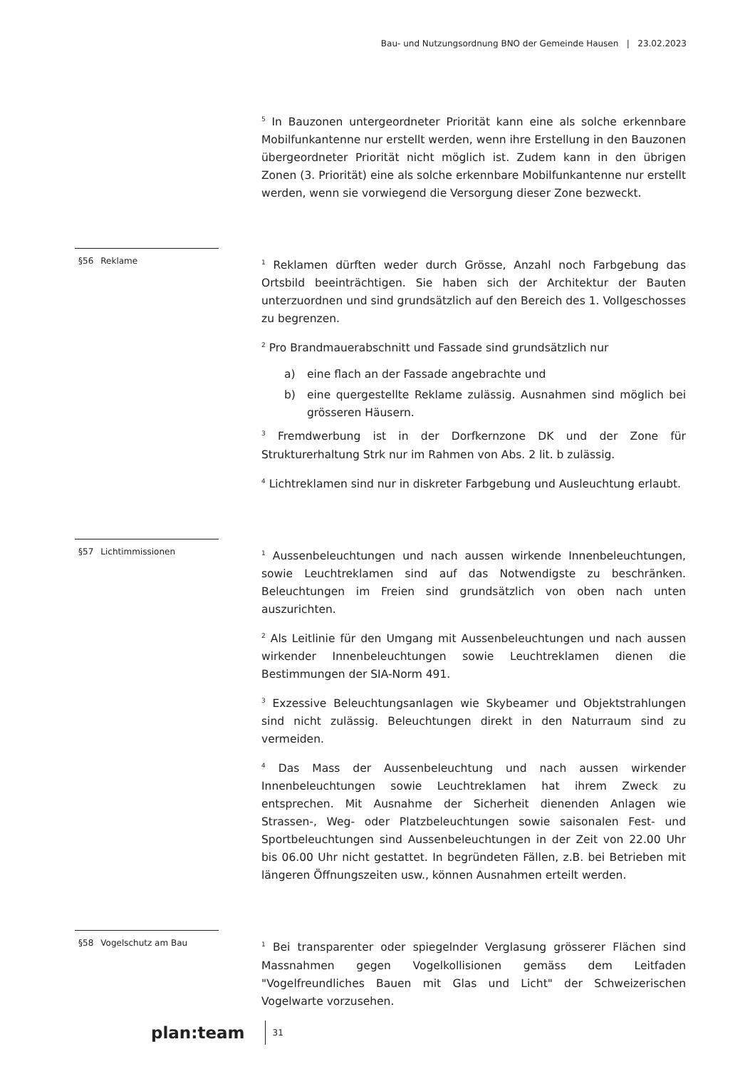Bau- und Nutzungsordnung BNO der Gemeinde Hausen | 23.02.2023
<sup>5</sup> In Bauzonen untergeordneter Priorität kann eine als solche erkennbare Mobilfunkantenne nur erstellt werden, wenn ihre Erstellung in den Bauzonen übergeordneter Priorität nicht möglich ist. Zudem kann in den übrigen Zonen (3. Priorität) eine als solche erkennbare Mobilfunkantenne nur erstellt werden, wenn sie vorwiegend die Versorgung dieser Zone bezweckt.
§56 Reklame
<sup>1</sup> Reklamen dürften weder durch Grösse, Anzahl noch Farbgebung das Ortsbild beeinträchtigen. Sie haben sich der Architektur der Bauten unterzuordnen und sind grundsätzlich auf den Bereich des 1. Vollgeschosses zu begrenzen.
<sup>2</sup> Pro Brandmauerabschnitt und Fassade sind grundsätzlich nur
a) eine flach an der Fassade angebrachte und
b) eine quergestellte Reklame zulässig. Ausnahmen sind möglich bei grösseren Häusern.
<sup>3</sup> Fremdwerbung ist in der Dorfkernzone DK und der Zone für Strukturerhaltung Strk nur im Rahmen von Abs. 2 lit. b zulässig.
<sup>4</sup> Lichtreklamen sind nur in diskreter Farbgebung und Ausleuchtung erlaubt.
§57 Lichtimmissionen
<sup>1</sup> Aussenbeleuchtungen und nach aussen wirkende Innenbeleuchtungen, sowie Leuchtreklamen sind auf das Notwendigste zu beschränken. Beleuchtungen im Freien sind grundsätzlich von oben nach unten auszurichten.
<sup>2</sup> Als Leitlinie für den Umgang mit Aussenbeleuchtungen und nach aussen wirkender Innenbeleuchtungen sowie Leuchtreklamen dienen die Bestimmungen der SIA-Norm 491.
<sup>3</sup> Exzessive Beleuchtungsanlagen wie Skybeamer und Objektstrahlungen sind nicht zulässig. Beleuchtungen direkt in den Naturraum sind zu vermeiden.
<sup>4</sup> Das Mass der Aussenbeleuchtung und nach aussen wirkender Innenbeleuchtungen sowie Leuchtreklamen hat ihrem Zweck zu entsprechen. Mit Ausnahme der Sicherheit dienenden Anlagen wie Strassen-, Weg- oder Platzbeleuchtungen sowie saisonalen Fest- und Sportbeleuchtungen sind Aussenbeleuchtungen in der Zeit von 22.00 Uhr bis 06.00 Uhr nicht gestattet. In begründeten Fällen, z.B. bei Betrieben mit längeren Öffnungszeiten usw., können Ausnahmen erteilt werden.
§58 Vogelschutz am Bau
<sup>1</sup> Bei transparenter oder spiegelnder Verglasung grösserer Flächen sind Massnahmen gegen Vogelkollisionen gemäss dem Leitfaden "Vogelfreundliches Bauen mit Glas und Licht" der Schweizerischen Vogelwarte vorzusehen.
plan:team
31